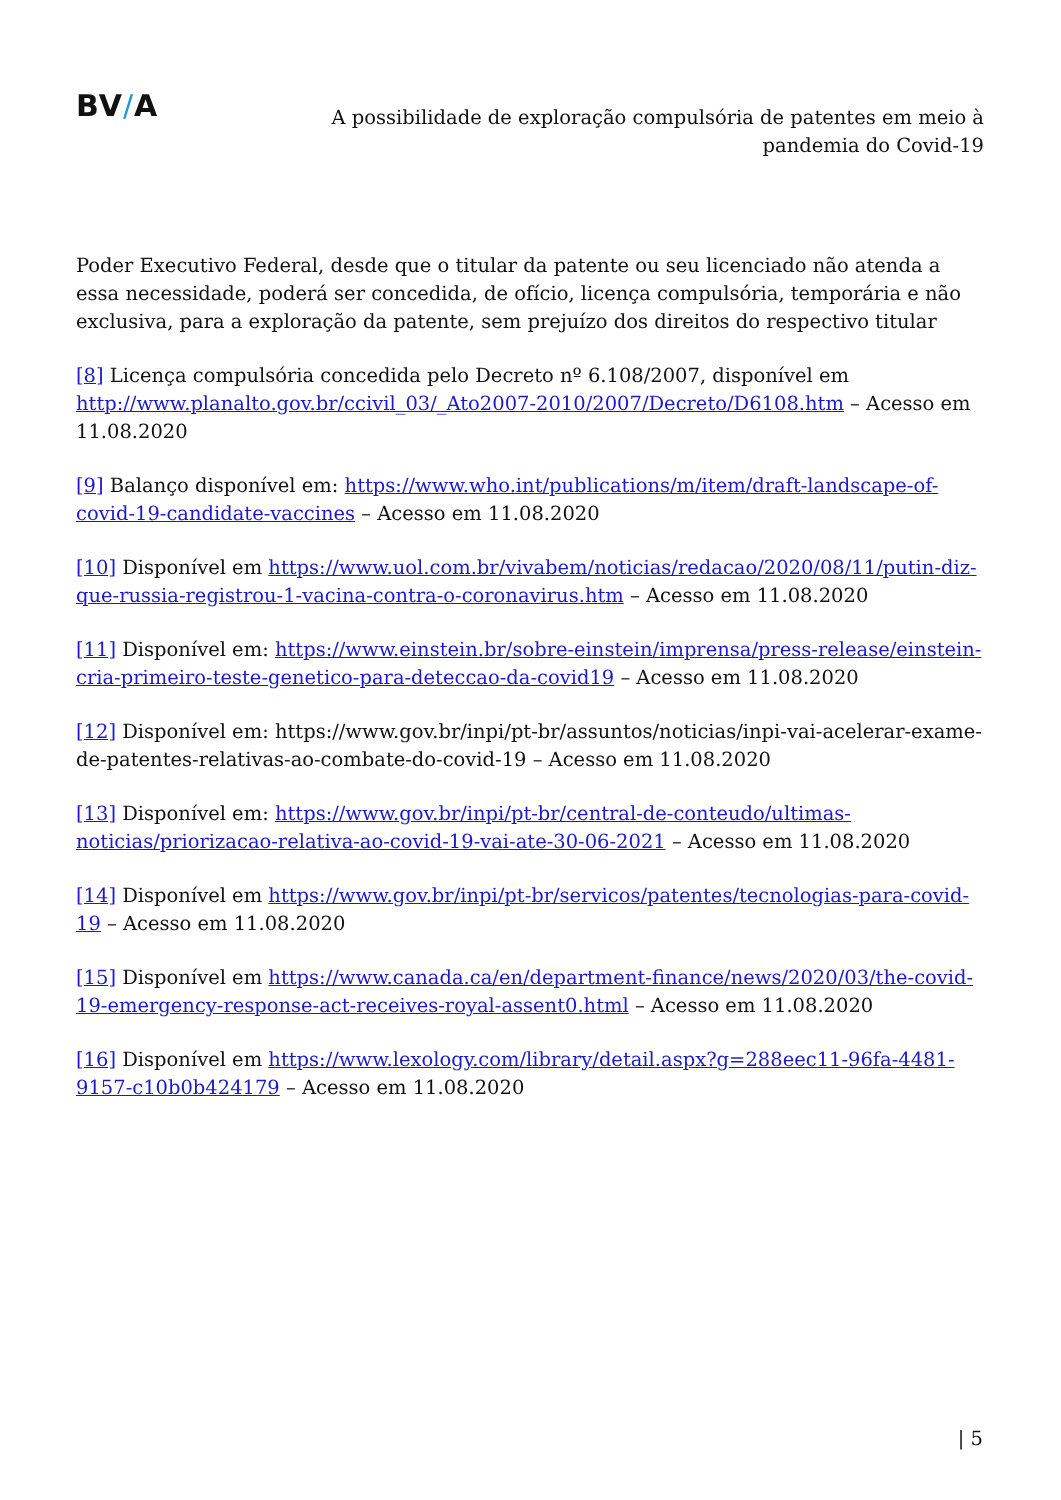BV/A
A possibilidade de exploração compulsória de patentes em meio à
pandemia do Covid-19
Poder Executivo Federal, desde que o titular da patente ou seu licenciado não atenda a essa necessidade, poderá ser concedida, de ofício, licença compulsória, temporária e não exclusiva, para a exploração da patente, sem prejuízo dos direitos do respectivo titular
[8] Licença compulsória concedida pelo Decreto nº 6.108/2007, disponível em http://www.planalto.gov.br/ccivil_03/_Ato2007-2010/2007/Decreto/D6108.htm – Acesso em 11.08.2020
[9] Balanço disponível em: https://www.who.int/publications/m/item/draft-landscape-of-covid-19-candidate-vaccines – Acesso em 11.08.2020
[10] Disponível em https://www.uol.com.br/vivabem/noticias/redacao/2020/08/11/putin-diz-que-russia-registrou-1-vacina-contra-o-coronavirus.htm – Acesso em 11.08.2020
[11] Disponível em: https://www.einstein.br/sobre-einstein/imprensa/press-release/einstein-cria-primeiro-teste-genetico-para-deteccao-da-covid19 – Acesso em 11.08.2020
[12] Disponível em: https://www.gov.br/inpi/pt-br/assuntos/noticias/inpi-vai-acelerar-exame-de-patentes-relativas-ao-combate-do-covid-19 – Acesso em 11.08.2020
[13] Disponível em: https://www.gov.br/inpi/pt-br/central-de-conteudo/ultimas-noticias/priorizacao-relativa-ao-covid-19-vai-ate-30-06-2021 – Acesso em 11.08.2020
[14] Disponível em https://www.gov.br/inpi/pt-br/servicos/patentes/tecnologias-para-covid-19 – Acesso em 11.08.2020
[15] Disponível em https://www.canada.ca/en/department-finance/news/2020/03/the-covid-19-emergency-response-act-receives-royal-assent0.html – Acesso em 11.08.2020
[16] Disponível em https://www.lexology.com/library/detail.aspx?g=288eec11-96fa-4481-9157-c10b0b424179 – Acesso em 11.08.2020
| 5